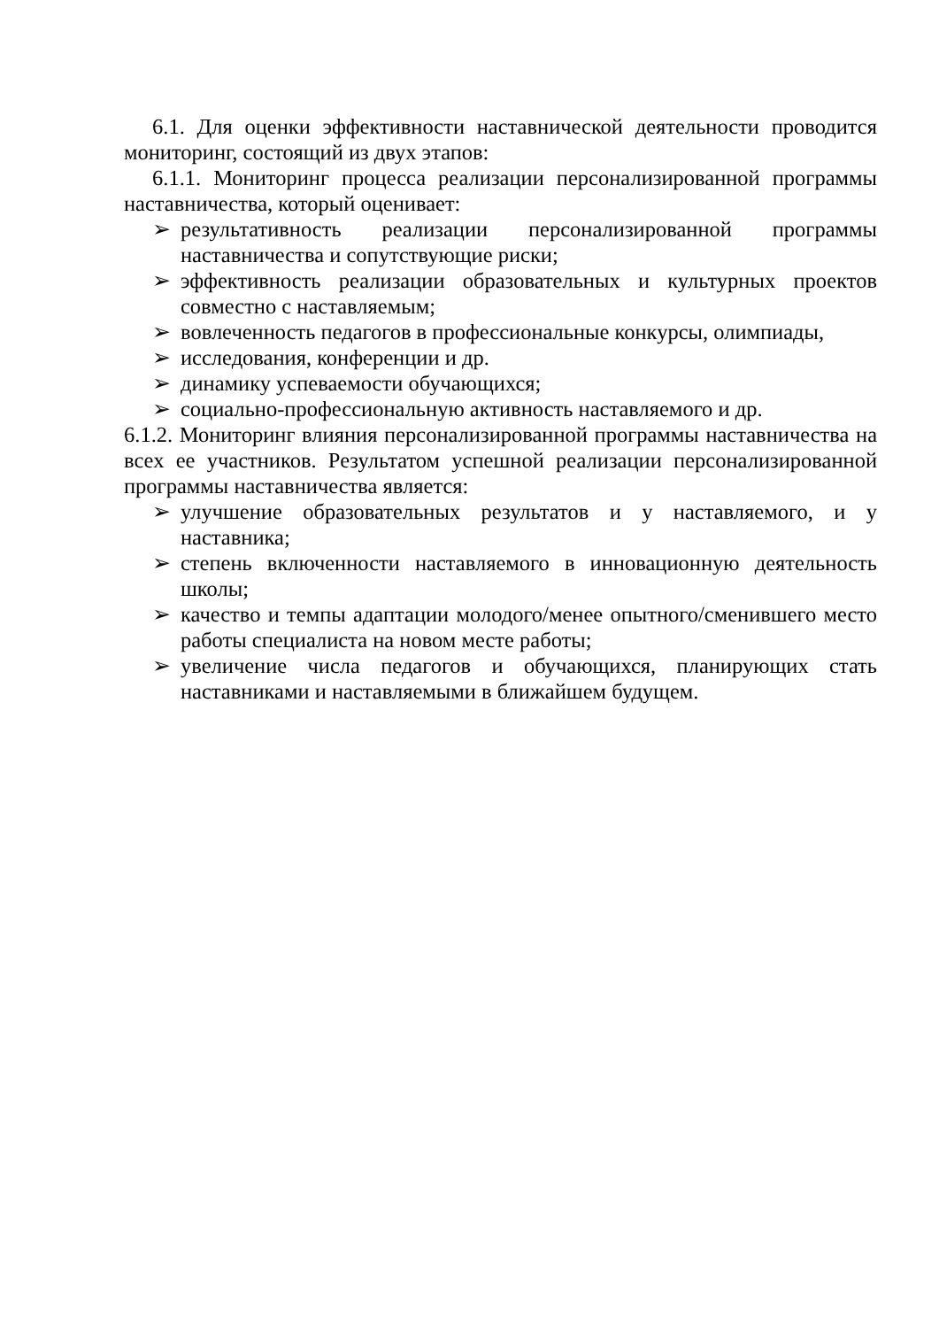6.1. Для оценки эффективности наставнической деятельности проводится мониторинг, состоящий из двух этапов:
6.1.1. Мониторинг процесса реализации персонализированной программы наставничества, который оценивает:
➢ результативность реализации персонализированной программы наставничества и сопутствующие риски;
➢ эффективность реализации образовательных и культурных проектов совместно с наставляемым;
➢ вовлеченность педагогов в профессиональные конкурсы, олимпиады,
➢ исследования, конференции и др.
➢ динамику успеваемости обучающихся;
➢ социально-профессиональную активность наставляемого и др.
6.1.2. Мониторинг влияния персонализированной программы наставничества на всех ее участников. Результатом успешной реализации персонализированной программы наставничества является:
➢ улучшение образовательных результатов и у наставляемого, и у наставника;
➢ степень включенности наставляемого в инновационную деятельность школы;
➢ качество и темпы адаптации молодого/менее опытного/сменившего место работы специалиста на новом месте работы;
➢ увеличение числа педагогов и обучающихся, планирующих стать наставниками и наставляемыми в ближайшем будущем.